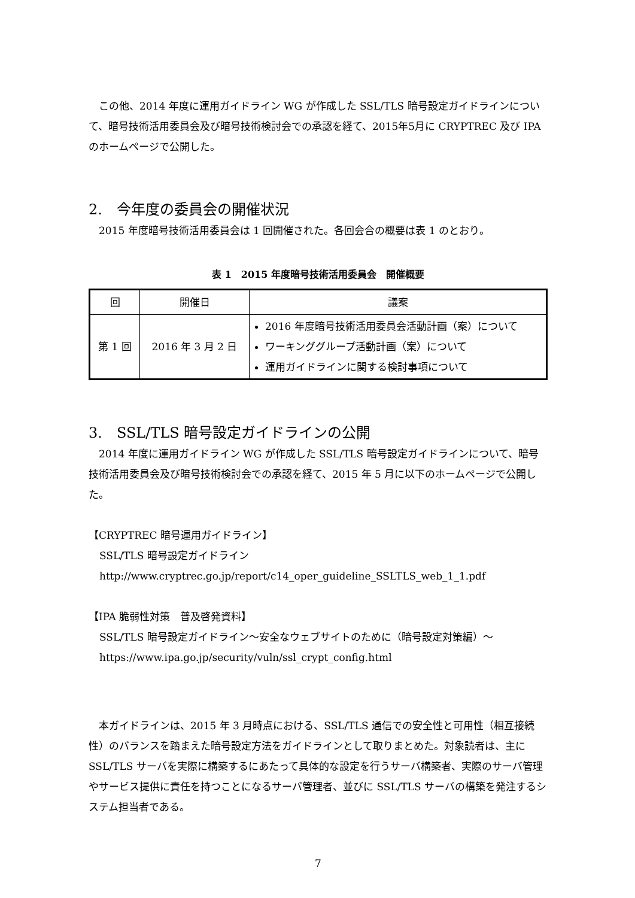この他、2014 年度に運用ガイドライン WG が作成した SSL/TLS 暗号設定ガイドラインについて、暗号技術活用委員会及び暗号技術検討会での承認を経て、2015年5月に CRYPTREC 及び IPA のホームページで公開した。
2.　今年度の委員会の開催状況
2015 年度暗号技術活用委員会は 1 回開催された。各回会合の概要は表 1 のとおり。
表 1　2015 年度暗号技術活用委員会　開催概要
| 回 | 開催日 | 議案 |
| --- | --- | --- |
| 第 1 回 | 2016 年 3 月 2 日 | 2016 年度暗号技術活用委員会活動計画（案）について ワーキンググループ活動計画（案）について 運用ガイドラインに関する検討事項について |
3.　SSL/TLS 暗号設定ガイドラインの公開
2014 年度に運用ガイドライン WG が作成した SSL/TLS 暗号設定ガイドラインについて、暗号技術活用委員会及び暗号技術検討会での承認を経て、2015 年 5 月に以下のホームページで公開した。
【CRYPTREC 暗号運用ガイドライン】
SSL/TLS 暗号設定ガイドライン
http://www.cryptrec.go.jp/report/c14_oper_guideline_SSLTLS_web_1_1.pdf
【IPA 脆弱性対策　普及啓発資料】
SSL/TLS 暗号設定ガイドライン～安全なウェブサイトのために（暗号設定対策編）～
https://www.ipa.go.jp/security/vuln/ssl_crypt_config.html
本ガイドラインは、2015 年 3 月時点における、SSL/TLS 通信での安全性と可用性（相互接続性）のバランスを踏まえた暗号設定方法をガイドラインとして取りまとめた。対象読者は、主に SSL/TLS サーバを実際に構築するにあたって具体的な設定を行うサーバ構築者、実際のサーバ管理やサービス提供に責任を持つことになるサーバ管理者、並びに SSL/TLS サーバの構築を発注するシステム担当者である。
7